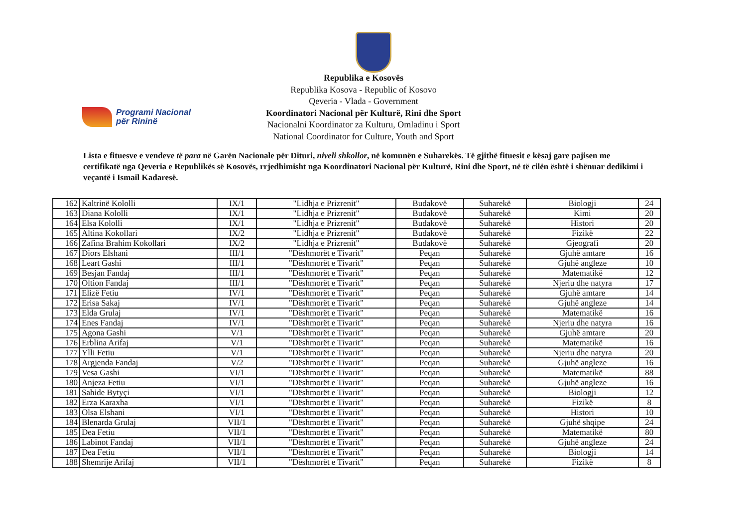Republika e Kosovës
Republika Kosova - Republic of Kosovo
Qeveria - Vlada - Government
Koordinatori Nacional për Kulturë, Rini dhe Sport
Nacionalni Koordinator za Kulturu, Omladinu i Sport
National Coordinator for Culture, Youth and Sport
Programi Nacional
për Rininë
Lista e fituesve e vendeve të para në Garën Nacionale për Dituri, niveli shkollor, në komunën e Suharekës. Të gjithë fituesit e kësaj gare pajisen me certifikatë nga Qeveria e Republikës së Kosovës, rrjedhimisht nga Koordinatori Nacional për Kulturë, Rini dhe Sport, në të cilën është i shënuar dedikimi i veçantë i Ismail Kadaresë.
| 162 | Kaltrinë Kololli | IX/1 | "Lidhja e Prizrenit" | Budakovë | Suharekë | Biologji | 24 |
| 163 | Diana Kololli | IX/1 | "Lidhja e Prizrenit" | Budakovë | Suharekë | Kimi | 20 |
| 164 | Elsa Kololli | IX/1 | "Lidhja e Prizrenit" | Budakovë | Suharekë | Histori | 20 |
| 165 | Altina Kokollari | IX/2 | "Lidhja e Prizrenit" | Budakovë | Suharekë | Fizikë | 22 |
| 166 | Zafina Brahim Kokollari | IX/2 | "Lidhja e Prizrenit" | Budakovë | Suharekë | Gjeografi | 20 |
| 167 | Diors Elshani | III/1 | "Dëshmorët e Tivarit" | Peqan | Suharekë | Gjuhë amtare | 16 |
| 168 | Leart Gashi | III/1 | "Dëshmorët e Tivarit" | Peqan | Suharekë | Gjuhë angleze | 10 |
| 169 | Besjan Fandaj | III/1 | "Dëshmorët e Tivarit" | Peqan | Suharekë | Matematikë | 12 |
| 170 | Oltion Fandaj | III/1 | "Dëshmorët e Tivarit" | Peqan | Suharekë | Njeriu dhe natyra | 17 |
| 171 | Elizë Fetiu | IV/1 | "Dëshmorët e Tivarit" | Peqan | Suharekë | Gjuhë amtare | 14 |
| 172 | Erisa Sakaj | IV/1 | "Dëshmorët e Tivarit" | Peqan | Suharekë | Gjuhë angleze | 14 |
| 173 | Elda Grulaj | IV/1 | "Dëshmorët e Tivarit" | Peqan | Suharekë | Matematikë | 16 |
| 174 | Enes Fandaj | IV/1 | "Dëshmorët e Tivarit" | Peqan | Suharekë | Njeriu dhe natyra | 16 |
| 175 | Agona Gashi | V/1 | "Dëshmorët e Tivarit" | Peqan | Suharekë | Gjuhë amtare | 20 |
| 176 | Erblina Arifaj | V/1 | "Dëshmorët e Tivarit" | Peqan | Suharekë | Matematikë | 16 |
| 177 | Ylli Fetiu | V/1 | "Dëshmorët e Tivarit" | Peqan | Suharekë | Njeriu dhe natyra | 20 |
| 178 | Argjenda Fandaj | V/2 | "Dëshmorët e Tivarit" | Peqan | Suharekë | Gjuhë angleze | 16 |
| 179 | Vesa Gashi | VI/1 | "Dëshmorët e Tivarit" | Peqan | Suharekë | Matematikë | 88 |
| 180 | Anjeza Fetiu | VI/1 | "Dëshmorët e Tivarit" | Peqan | Suharekë | Gjuhë angleze | 16 |
| 181 | Sahide Bytyçi | VI/1 | "Dëshmorët e Tivarit" | Peqan | Suharekë | Biologji | 12 |
| 182 | Erza Karaxha | VI/1 | "Dëshmorët e Tivarit" | Peqan | Suharekë | Fizikë | 8 |
| 183 | Olsa Elshani | VI/1 | "Dëshmorët e Tivarit" | Peqan | Suharekë | Histori | 10 |
| 184 | Blenarda Grulaj | VII/1 | "Dëshmorët e Tivarit" | Peqan | Suharekë | Gjuhë shqipe | 24 |
| 185 | Dea Fetiu | VII/1 | "Dëshmorët e Tivarit" | Peqan | Suharekë | Matematikë | 80 |
| 186 | Labinot Fandaj | VII/1 | "Dëshmorët e Tivarit" | Peqan | Suharekë | Gjuhë angleze | 24 |
| 187 | Dea Fetiu | VII/1 | "Dëshmorët e Tivarit" | Peqan | Suharekë | Biologji | 14 |
| 188 | Shemrije Arifaj | VII/1 | "Dëshmorët e Tivarit" | Peqan | Suharekë | Fizikë | 8 |